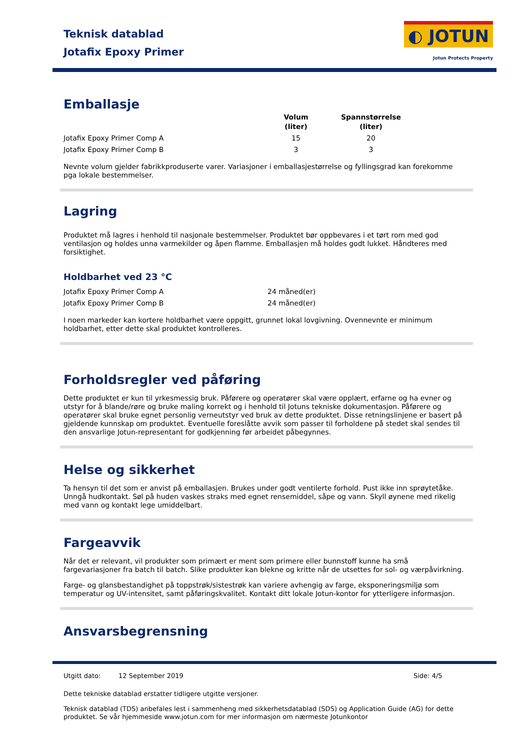Teknisk datablad
Jotafix Epoxy Primer
◐ JOTUN
Jotun Protects Property
Emballasje
| | Volum (liter) | Spannstørrelse (liter) |
| --- | --- | --- |
| Jotafix Epoxy Primer Comp A | 15 | 20 |
| Jotafix Epoxy Primer Comp B | 3 | 3 |
Nevnte volum gjelder fabrikkproduserte varer. Variasjoner i emballasjestørrelse og fyllingsgrad kan forekomme pga lokale bestemmelser.
Lagring
Produktet må lagres i henhold til nasjonale bestemmelser. Produktet bør oppbevares i et tørt rom med god ventilasjon og holdes unna varmekilder og åpen flamme. Emballasjen må holdes godt lukket. Håndteres med forsiktighet.
Holdbarhet ved 23 °C
| Jotafix Epoxy Primer Comp A | 24 måned(er) |
| Jotafix Epoxy Primer Comp B | 24 måned(er) |
I noen markeder kan kortere holdbarhet være oppgitt, grunnet lokal lovgivning. Ovennevnte er minimum holdbarhet, etter dette skal produktet kontrolleres.
Forholdsregler ved påføring
Dette produktet er kun til yrkesmessig bruk. Påførere og operatører skal være opplært, erfarne og ha evner og utstyr for å blande/røre og bruke maling korrekt og i henhold til Jotuns tekniske dokumentasjon. Påførere og operatører skal bruke egnet personlig verneutstyr ved bruk av dette produktet. Disse retningslinjene er basert på gjeldende kunnskap om produktet. Eventuelle foreslåtte avvik som passer til forholdene på stedet skal sendes til den ansvarlige Jotun-representant for godkjenning før arbeidet påbegynnes.
Helse og sikkerhet
Ta hensyn til det som er anvist på emballasjen. Brukes under godt ventilerte forhold. Pust ikke inn sprøytetåke. Unngå hudkontakt. Søl på huden vaskes straks med egnet rensemiddel, såpe og vann. Skyll øynene med rikelig med vann og kontakt lege umiddelbart.
Fargeavvik
Når det er relevant, vil produkter som primært er ment som primere eller bunnstoff kunne ha små fargevariasjoner fra batch til batch. Slike produkter kan blekne og kritte når de utsettes for sol- og værpåvirkning.
Farge- og glansbestandighet på toppstrøk/sistestrøk kan variere avhengig av farge, eksponeringsmiljø som temperatur og UV-intensitet, samt påføringskvalitet. Kontakt ditt lokale Jotun-kontor for ytterligere informasjon.
Ansvarsbegrensning
Utgitt dato: 12 September 2019 Side: 4/5
Dette tekniske datablad erstatter tidligere utgitte versjoner.
Teknisk datablad (TDS) anbefales lest i sammenheng med sikkerhetsdatablad (SDS) og Application Guide (AG) for dette produktet. Se vår hjemmeside www.jotun.com for mer informasjon om nærmeste Jotunkontor